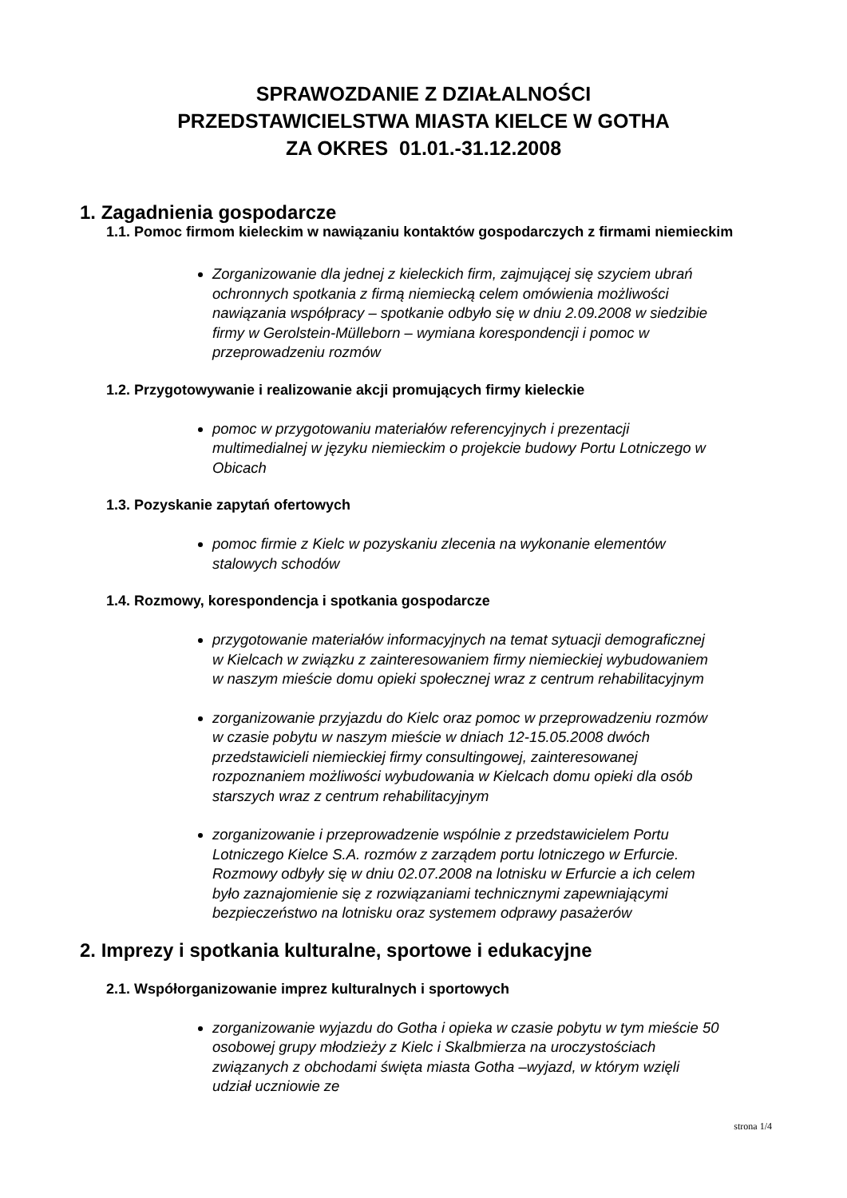SPRAWOZDANIE Z DZIAŁALNOŚCI
PRZEDSTAWICIELSTWA MIASTA KIELCE W GOTHA
ZA OKRES 01.01.-31.12.2008
1. Zagadnienia gospodarcze
1.1. Pomoc firmom kieleckim w nawiązaniu kontaktów gospodarczych z firmami niemieckim
Zorganizowanie dla jednej z kieleckich firm, zajmującej się szyciem ubrań ochronnych spotkania z firmą niemiecką celem omówienia możliwości nawiązania współpracy – spotkanie odbyło się w dniu 2.09.2008 w siedzibie firmy w Gerolstein-Mülleborn – wymiana korespondencji i pomoc w przeprowadzeniu rozmów
1.2. Przygotowywanie i realizowanie akcji promujących firmy kieleckie
pomoc w przygotowaniu materiałów referencyjnych i prezentacji multimedialnej w języku niemieckim o projekcie budowy Portu Lotniczego w Obicach
1.3. Pozyskanie zapytań ofertowych
pomoc firmie z Kielc w pozyskaniu zlecenia na wykonanie elementów stalowych schodów
1.4. Rozmowy, korespondencja i spotkania gospodarcze
przygotowanie materiałów informacyjnych na temat sytuacji demograficznej w Kielcach w związku z zainteresowaniem firmy niemieckiej wybudowaniem w naszym mieście domu opieki społecznej wraz z centrum rehabilitacyjnym
zorganizowanie przyjazdu do Kielc oraz pomoc w przeprowadzeniu rozmów w czasie pobytu w naszym mieście w dniach 12-15.05.2008 dwóch przedstawicieli niemieckiej firmy consultingowej, zainteresowanej rozpoznaniem możliwości wybudowania w Kielcach domu opieki dla osób starszych wraz z centrum rehabilitacyjnym
zorganizowanie i przeprowadzenie wspólnie z przedstawicielem Portu Lotniczego Kielce S.A. rozmów z zarządem portu lotniczego w Erfurcie. Rozmowy odbyły się w dniu 02.07.2008 na lotnisku w Erfurcie a ich celem było zaznajomienie się z rozwiązaniami technicznymi zapewniającymi bezpieczeństwo na lotnisku oraz systemem odprawy pasażerów
2. Imprezy i spotkania kulturalne, sportowe i edukacyjne
2.1. Współorganizowanie imprez kulturalnych i sportowych
zorganizowanie wyjazdu do Gotha i opieka w czasie pobytu w tym mieście 50 osobowej grupy młodzieży z Kielc i Skalbmierza na uroczystościach związanych z obchodami święta miasta Gotha –wyjazd, w którym wzięli udział uczniowie ze
strona 1/4